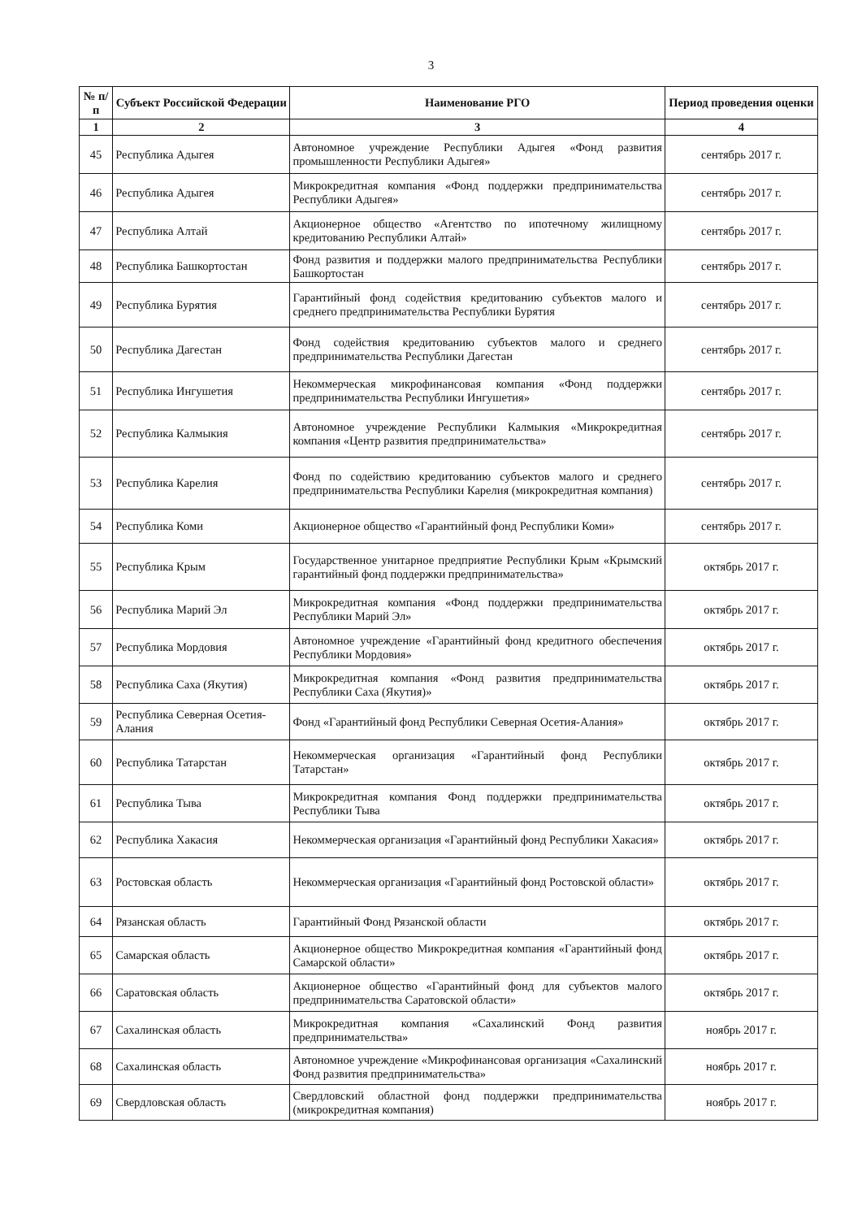3
| № п/п | Субъект Российской Федерации | Наименование РГО | Период проведения оценки |
| --- | --- | --- | --- |
| 1 | 2 | 3 | 4 |
| 45 | Республика Адыгея | Автономное учреждение Республики Адыгея «Фонд развития промышленности Республики Адыгея» | сентябрь 2017 г. |
| 46 | Республика Адыгея | Микрокредитная компания «Фонд поддержки предпринимательства Республики Адыгея» | сентябрь 2017 г. |
| 47 | Республика Алтай | Акционерное общество «Агентство по ипотечному жилищному кредитованию Республики Алтай» | сентябрь 2017 г. |
| 48 | Республика Башкортостан | Фонд развития и поддержки малого предпринимательства Республики Башкортостан | сентябрь 2017 г. |
| 49 | Республика Бурятия | Гарантийный фонд содействия кредитованию субъектов малого и среднего предпринимательства Республики Бурятия | сентябрь 2017 г. |
| 50 | Республика Дагестан | Фонд содействия кредитованию субъектов малого и среднего предпринимательства Республики Дагестан | сентябрь 2017 г. |
| 51 | Республика Ингушетия | Некоммерческая микрофинансовая компания «Фонд поддержки предпринимательства Республики Ингушетия» | сентябрь 2017 г. |
| 52 | Республика Калмыкия | Автономное учреждение Республики Калмыкия «Микрокредитная компания «Центр развития предпринимательства» | сентябрь 2017 г. |
| 53 | Республика Карелия | Фонд по содействию кредитованию субъектов малого и среднего предпринимательства Республики Карелия (микрокредитная компания) | сентябрь 2017 г. |
| 54 | Республика Коми | Акционерное общество «Гарантийный фонд Республики Коми» | сентябрь 2017 г. |
| 55 | Республика Крым | Государственное унитарное предприятие Республики Крым «Крымский гарантийный фонд поддержки предпринимательства» | октябрь 2017 г. |
| 56 | Республика Марий Эл | Микрокредитная компания «Фонд поддержки предпринимательства Республики Марий Эл» | октябрь 2017 г. |
| 57 | Республика Мордовия | Автономное учреждение «Гарантийный фонд кредитного обеспечения Республики Мордовия» | октябрь 2017 г. |
| 58 | Республика Саха (Якутия) | Микрокредитная компания «Фонд развития предпринимательства Республики Саха (Якутия)» | октябрь 2017 г. |
| 59 | Республика Северная Осетия-Алания | Фонд «Гарантийный фонд Республики Северная Осетия-Алания» | октябрь 2017 г. |
| 60 | Республика Татарстан | Некоммерческая организация «Гарантийный фонд Республики Татарстан» | октябрь 2017 г. |
| 61 | Республика Тыва | Микрокредитная компания Фонд поддержки предпринимательства Республики Тыва | октябрь 2017 г. |
| 62 | Республика Хакасия | Некоммерческая организация «Гарантийный фонд Республики Хакасия» | октябрь 2017 г. |
| 63 | Ростовская область | Некоммерческая организация «Гарантийный фонд Ростовской области» | октябрь 2017 г. |
| 64 | Рязанская область | Гарантийный Фонд Рязанской области | октябрь 2017 г. |
| 65 | Самарская область | Акционерное общество Микрокредитная компания «Гарантийный фонд Самарской области» | октябрь 2017 г. |
| 66 | Саратовская область | Акционерное общество «Гарантийный фонд для субъектов малого предпринимательства Саратовской области» | октябрь 2017 г. |
| 67 | Сахалинская область | Микрокредитная компания «Сахалинский Фонд развития предпринимательства» | ноябрь 2017 г. |
| 68 | Сахалинская область | Автономное учреждение «Микрофинансовая организация «Сахалинский Фонд развития предпринимательства» | ноябрь 2017 г. |
| 69 | Свердловская область | Свердловский областной фонд поддержки предпринимательства (микрокредитная компания) | ноябрь 2017 г. |